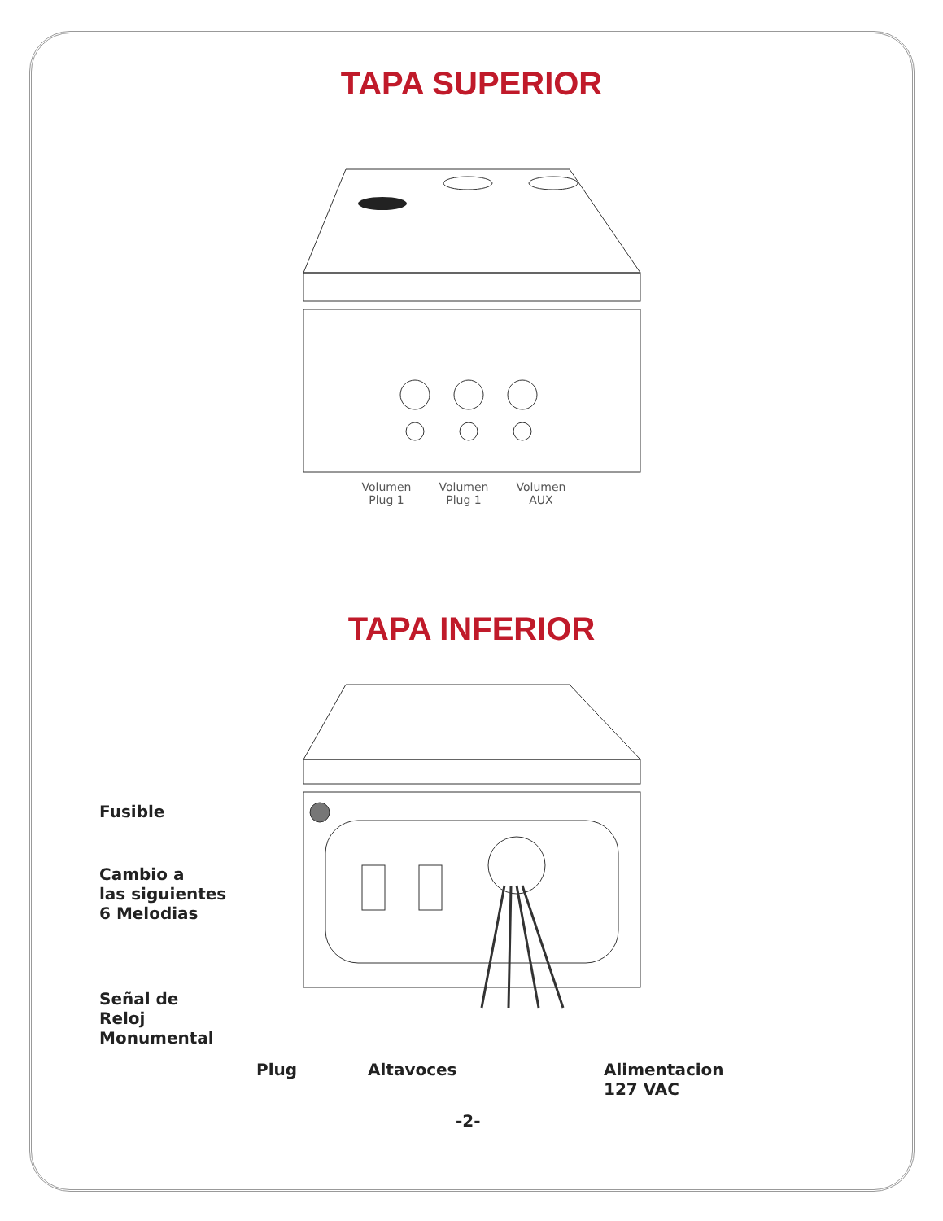TAPA SUPERIOR
Volumen
Plug 1
Volumen
Plug 1
Volumen
AUX
TAPA INFERIOR
Fusible
Cambio a
las siguientes
6 Melodias
Señal de
Reloj
Monumental
Plug Altavoces
Alimentacion
127 VAC
-2-